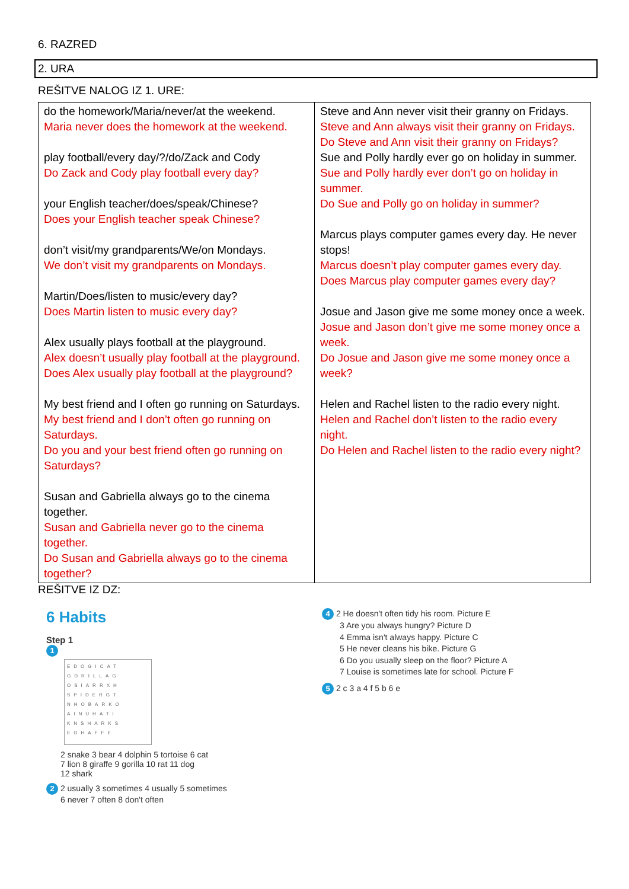6. RAZRED
2. URA
REŠITVE NALOG IZ 1. URE:
| do the homework/Maria/never/at the weekend. Maria never does the homework at the weekend. play football/every day/?/do/Zack and Cody Do Zack and Cody play football every day? your English teacher/does/speak/Chinese? Does your English teacher speak Chinese? don’t visit/my grandparents/We/on Mondays. We don’t visit my grandparents on Mondays. Martin/Does/listen to music/every day? Does Martin listen to music every day? Alex usually plays football at the playground. Alex doesn’t usually play football at the playground. Does Alex usually play football at the playground? My best friend and I often go running on Saturdays. My best friend and I don’t often go running on Saturdays. Do you and your best friend often go running on Saturdays? Susan and Gabriella always go to the cinema together. Susan and Gabriella never go to the cinema together. Do Susan and Gabriella always go to the cinema together? | Steve and Ann never visit their granny on Fridays. Steve and Ann always visit their granny on Fridays. Do Steve and Ann visit their granny on Fridays? Sue and Polly hardly ever go on holiday in summer. Sue and Polly hardly ever don’t go on holiday in summer. Do Sue and Polly go on holiday in summer? Marcus plays computer games every day. He never stops! Marcus doesn’t play computer games every day. Does Marcus play computer games every day? Josue and Jason give me some money once a week. Josue and Jason don’t give me some money once a week. Do Josue and Jason give me some money once a week? Helen and Rachel listen to the radio every night. Helen and Rachel don’t listen to the radio every night. Do Helen and Rachel listen to the radio every night? |
REŠITVE IZ DZ:
6 Habits
Step 1
1
EDOGICAT GDRILLAG OSIARRXH SPIDERGT NHOBARKO AINUHATI KNSHARKS EGHAFFE
2 snake 3 bear 4 dolphin 5 tortoise 6 cat
7 lion 8 giraffe 9 gorilla 10 rat 11 dog
12 shark
2 2 usually 3 sometimes 4 usually 5 sometimes
6 never 7 often 8 don't often
4 2 He doesn't often tidy his room. Picture E
3 Are you always hungry? Picture D
4 Emma isn't always happy. Picture C
5 He never cleans his bike. Picture G
6 Do you usually sleep on the floor? Picture A
7 Louise is sometimes late for school. Picture F
5 2 c 3 a 4 f 5 b 6 e